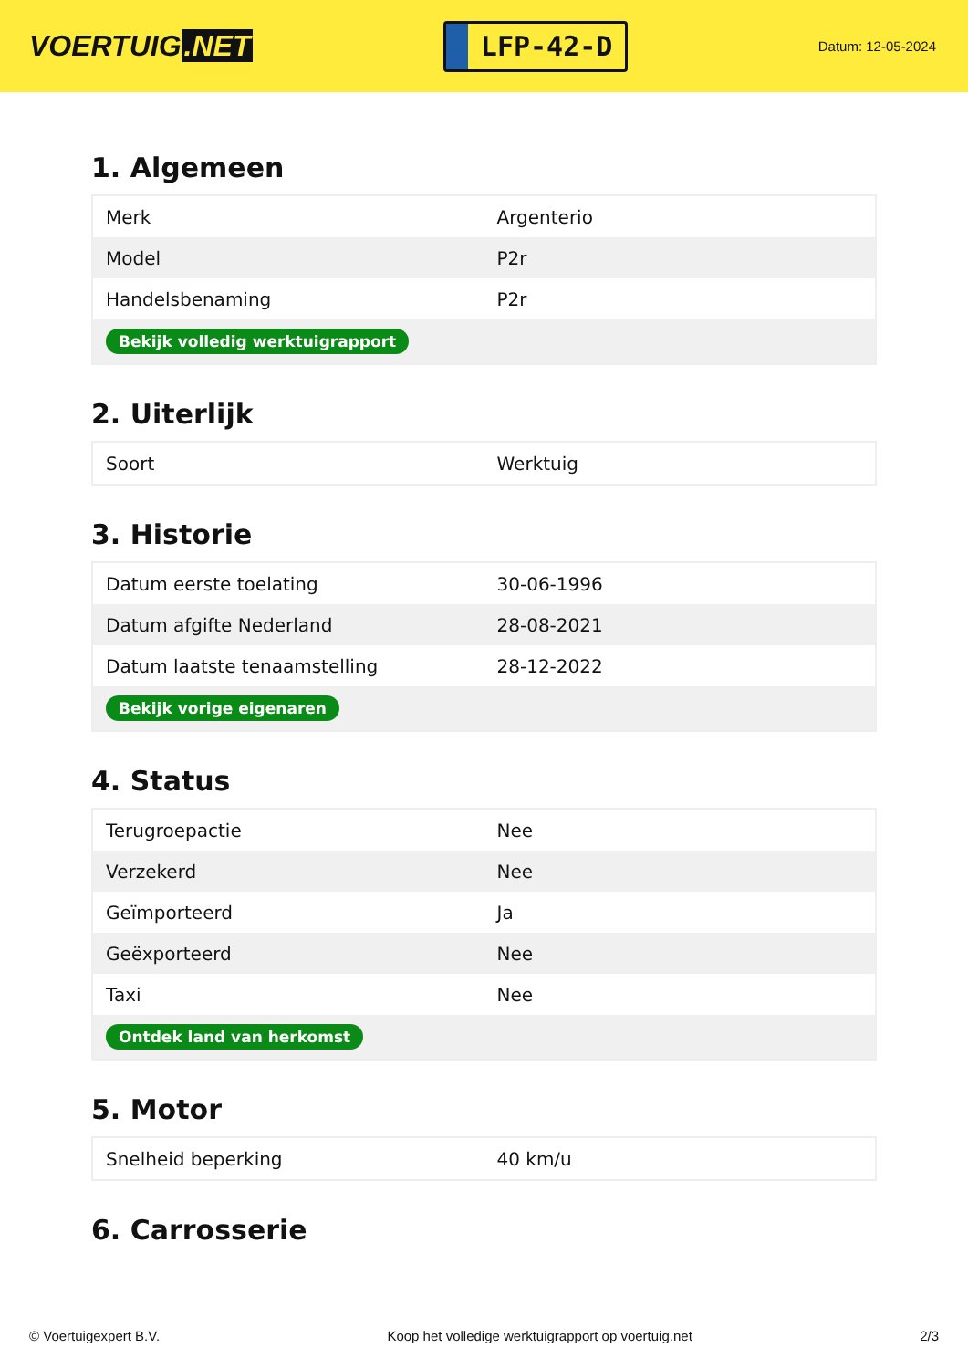VOERTUIG.NET
LFP-42-D
Datum: 12-05-2024
1. Algemeen
| Merk | Argenterio |
| Model | P2r |
| Handelsbenaming | P2r |
| Bekijk volledig werktuigrapport | |
2. Uiterlijk
| Soort | Werktuig |
3. Historie
| Datum eerste toelating | 30-06-1996 |
| Datum afgifte Nederland | 28-08-2021 |
| Datum laatste tenaamstelling | 28-12-2022 |
| Bekijk vorige eigenaren | |
4. Status
| Terugroepactie | Nee |
| Verzekerd | Nee |
| Geïmporteerd | Ja |
| Geëxporteerd | Nee |
| Taxi | Nee |
| Ontdek land van herkomst | |
5. Motor
| Snelheid beperking | 40 km/u |
6. Carrosserie
© Voertuigexpert B.V. Koop het volledige werktuigrapport op voertuig.net 2/3